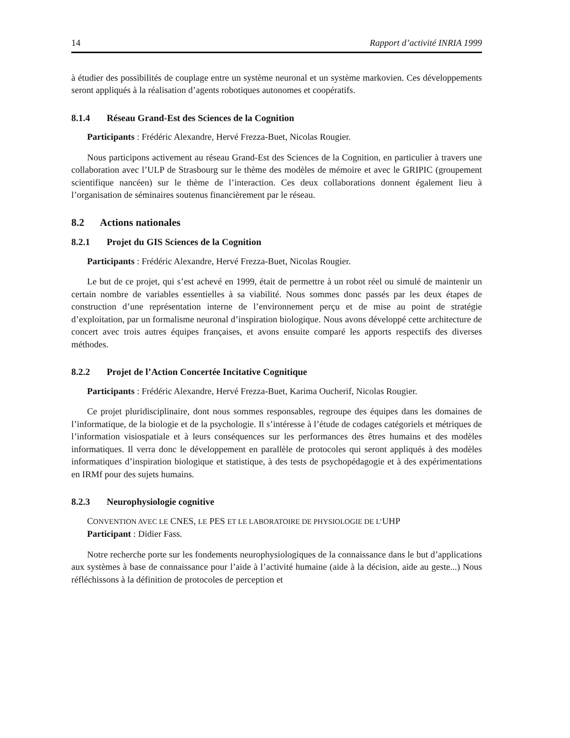14 Rapport d’activité INRIA 1999
à étudier des possibilités de couplage entre un système neuronal et un système markovien. Ces développements seront appliqués à la réalisation d’agents robotiques autonomes et coopératifs.
8.1.4 Réseau Grand-Est des Sciences de la Cognition
Participants : Frédéric Alexandre, Hervé Frezza-Buet, Nicolas Rougier.
Nous participons activement au réseau Grand-Est des Sciences de la Cognition, en particulier à travers une collaboration avec l’ULP de Strasbourg sur le thème des modèles de mémoire et avec le GRIPIC (groupement scientifique nancéen) sur le thème de l’interaction. Ces deux collaborations donnent également lieu à l’organisation de séminaires soutenus financièrement par le réseau.
8.2 Actions nationales
8.2.1 Projet du GIS Sciences de la Cognition
Participants : Frédéric Alexandre, Hervé Frezza-Buet, Nicolas Rougier.
Le but de ce projet, qui s’est achevé en 1999, était de permettre à un robot réel ou simulé de maintenir un certain nombre de variables essentielles à sa viabilité. Nous sommes donc passés par les deux étapes de construction d’une représentation interne de l’environnement perçu et de mise au point de stratégie d’exploitation, par un formalisme neuronal d’inspiration biologique. Nous avons développé cette architecture de concert avec trois autres équipes françaises, et avons ensuite comparé les apports respectifs des diverses méthodes.
8.2.2 Projet de l’Action Concertée Incitative Cognitique
Participants : Frédéric Alexandre, Hervé Frezza-Buet, Karima Oucherif, Nicolas Rougier.
Ce projet pluridisciplinaire, dont nous sommes responsables, regroupe des équipes dans les domaines de l’informatique, de la biologie et de la psychologie. Il s’intéresse à l’étude de codages catégoriels et métriques de l’information visiospatiale et à leurs conséquences sur les performances des êtres humains et des modèles informatiques. Il verra donc le développement en parallèle de protocoles qui seront appliqués à des modèles informatiques d’inspiration biologique et statistique, à des tests de psychopédagogie et à des expérimentations en IRMf pour des sujets humains.
8.2.3 Neurophysiologie cognitive
CONVENTION AVEC LE CNES, LE PES ET LE LABORATOIRE DE PHYSIOLOGIE DE L’UHP
Participant : Didier Fass.
Notre recherche porte sur les fondements neurophysiologiques de la connaissance dans le but d’applications aux systèmes à base de connaissance pour l’aide à l’activité humaine (aide à la décision, aide au geste...) Nous réfléchissons à la définition de protocoles de perception et